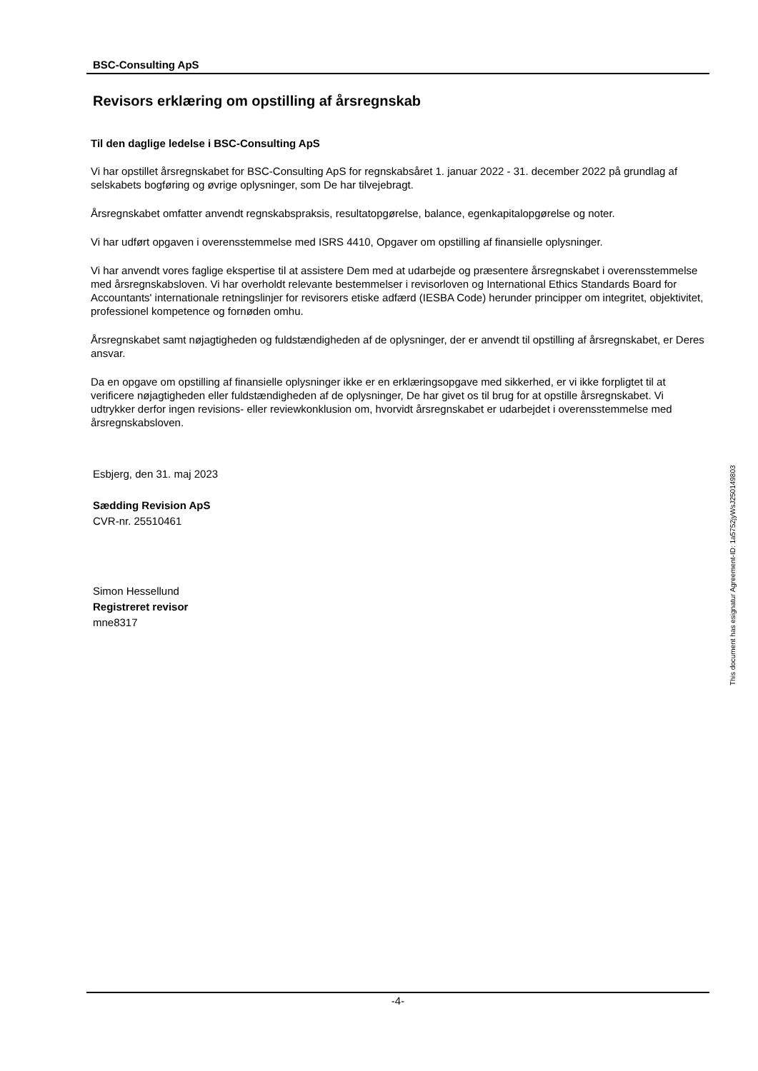BSC-Consulting ApS
Revisors erklæring om opstilling af årsregnskab
Til den daglige ledelse i BSC-Consulting ApS
Vi har opstillet årsregnskabet for BSC-Consulting ApS for regnskabsåret 1. januar 2022 - 31. december 2022 på grundlag af selskabets bogføring og øvrige oplysninger, som De har tilvejebragt.
Årsregnskabet omfatter anvendt regnskabspraksis, resultatopgørelse, balance, egenkapitalopgørelse og noter.
Vi har udført opgaven i overensstemmelse med ISRS 4410, Opgaver om opstilling af finansielle oplysninger.
Vi har anvendt vores faglige ekspertise til at assistere Dem med at udarbejde og præsentere årsregnskabet i overensstemmelse med årsregnskabsloven. Vi har overholdt relevante bestemmelser i revisorloven og International Ethics Standards Board for Accountants' internationale retningslinjer for revisorers etiske adfærd (IESBA Code) herunder principper om integritet, objektivitet, professionel kompetence og fornøden omhu.
Årsregnskabet samt nøjagtigheden og fuldstændigheden af de oplysninger, der er anvendt til opstilling af årsregnskabet, er Deres ansvar.
Da en opgave om opstilling af finansielle oplysninger ikke er en erklæringsopgave med sikkerhed, er vi ikke forpligtet til at verificere nøjagtigheden eller fuldstændigheden af de oplysninger, De har givet os til brug for at opstille årsregnskabet. Vi udtrykker derfor ingen revisions- eller reviewkonklusion om, hvorvidt årsregnskabet er udarbejdet i overensstemmelse med årsregnskabsloven.
Esbjerg, den 31. maj 2023
Sædding Revision ApS
CVR-nr. 25510461
Simon Hessellund
Registreret revisor
mne8317
-4-
This document has esignatur Agreement-ID: 1a5752jyWsJ250149803